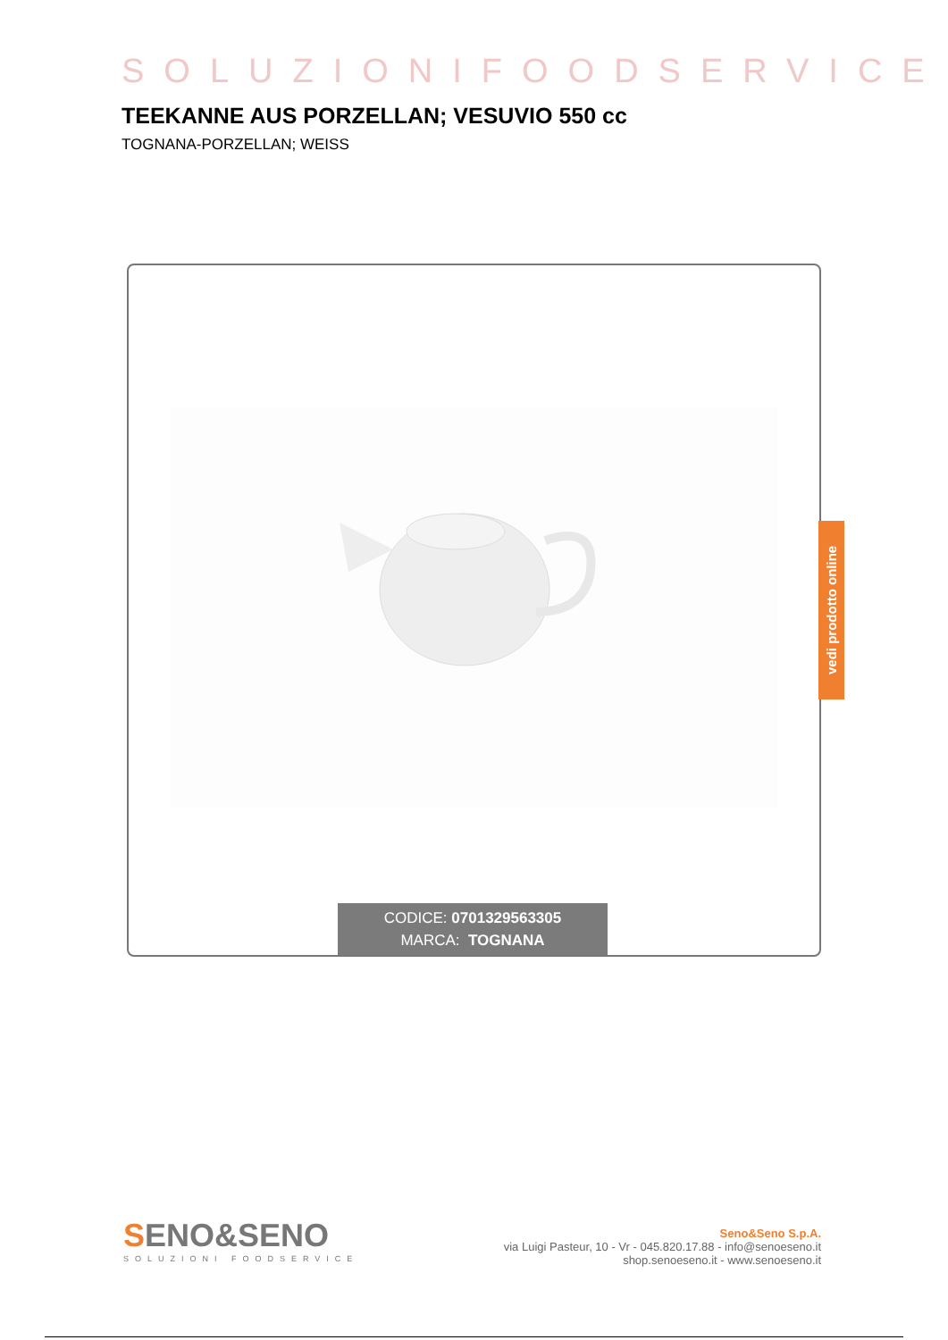SOLUZIONIFOODSERVICE
TEEKANNE AUS PORZELLAN; VESUVIO 550 cc
TOGNANA-PORZELLAN; WEISS
vedi prodotto online
CODICE: 0701329563305
MARCA: TOGNANA
SENO&SENO
SOLUZIONI FOODSERVICE
Seno&Seno S.p.A.
via Luigi Pasteur, 10 - Vr - 045.820.17.88 - info@senoeseno.it
shop.senoeseno.it - www.senoeseno.it